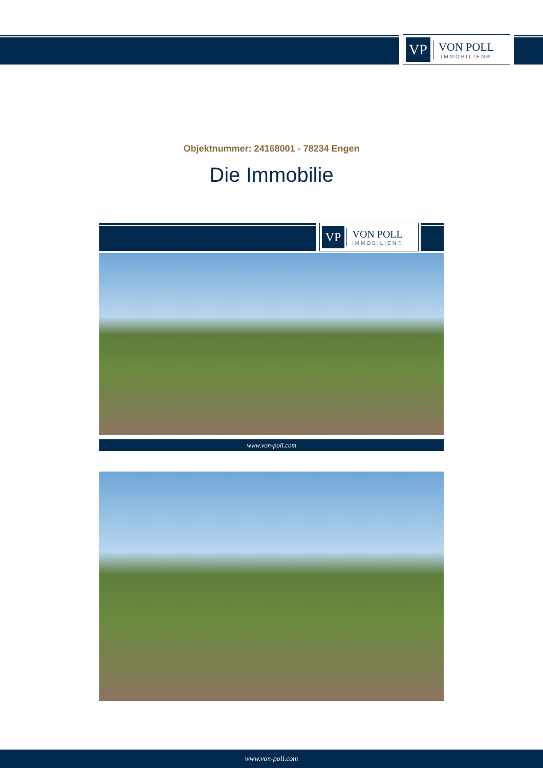VP
VON POLL
IMMOBILIEN®
Objektnummer: 24168001 - 78234 Engen
Die Immobilie
VP
VON POLL
IMMOBILIEN®
www.von-poll.com
www.von-poll.com